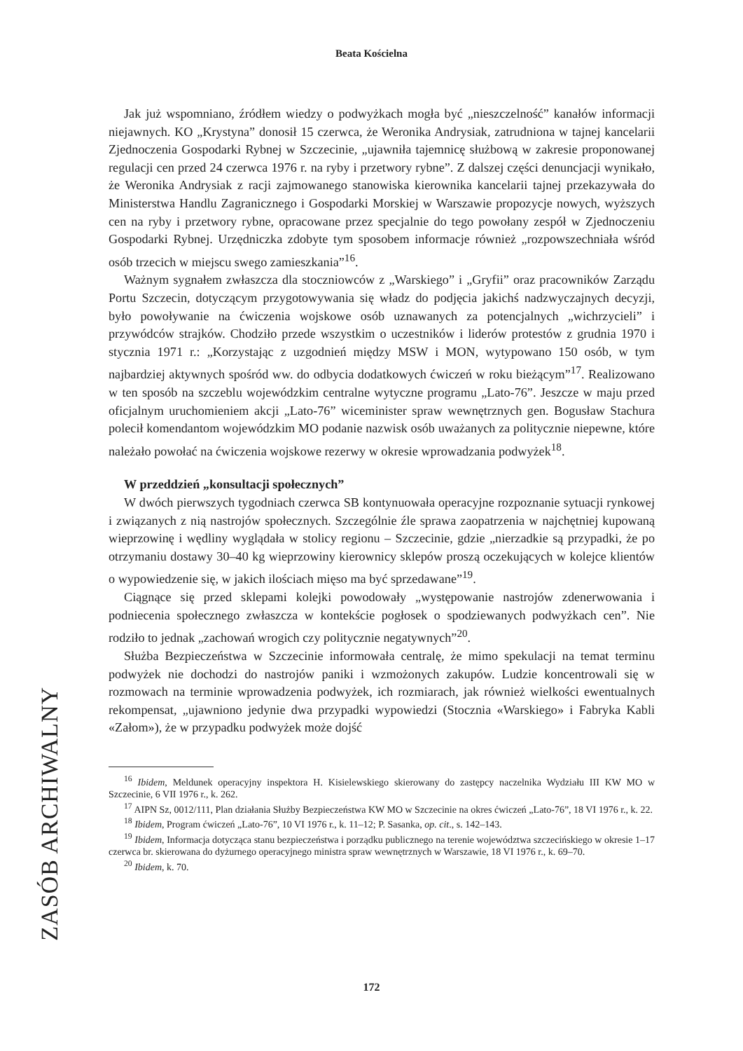Beata Kościelna
Jak już wspomniano, źródłem wiedzy o podwyżkach mogła być „nieszczelność” kanałów informacji niejawnych. KO „Krystyna” donosił 15 czerwca, że Weronika Andrysiak, zatrudniona w tajnej kancelarii Zjednoczenia Gospodarki Rybnej w Szczecinie, „ujawniła tajemnicę służbową w zakresie proponowanej regulacji cen przed 24 czerwca 1976 r. na ryby i przetwory rybne”. Z dalszej części denuncjacji wynikało, że Weronika Andrysiak z racji zajmowanego stanowiska kierownika kancelarii tajnej przekazywała do Ministerstwa Handlu Zagranicznego i Gospodarki Morskiej w Warszawie propozycje nowych, wyższych cen na ryby i przetwory rybne, opracowane przez specjalnie do tego powołany zespół w Zjednoczeniu Gospodarki Rybnej. Urzędniczka zdobyte tym sposobem informacje również „rozpowszechniała wśród osób trzecich w miejscu swego zamieszkania”<sup>16</sup>.
Ważnym sygnałem zwłaszcza dla stoczniowców z „Warskiego” i „Gryfii” oraz pracowników Zarządu Portu Szczecin, dotyczącym przygotowywania się władz do podjęcia jakichś nadzwyczajnych decyzji, było powoływanie na ćwiczenia wojskowe osób uznawanych za potencjalnych „wichrzycieli” i przywódców strajków. Chodziło przede wszystkim o uczestników i liderów protestów z grudnia 1970 i stycznia 1971 r.: „Korzystając z uzgodnień między MSW i MON, wytypowano 150 osób, w tym najbardziej aktywnych spośród ww. do odbycia dodatkowych ćwiczeń w roku bieżącym”<sup>17</sup>. Realizowano w ten sposób na szczeblu wojewódzkim centralne wytyczne programu „Lato-76”. Jeszcze w maju przed oficjalnym uruchomieniem akcji „Lato-76” wiceminister spraw wewnętrznych gen. Bogusław Stachura polecił komendantom wojewódzkim MO podanie nazwisk osób uważanych za politycznie niepewne, które należało powołać na ćwiczenia wojskowe rezerwy w okresie wprowadzania podwyżek<sup>18</sup>.
W przeddzień „konsultacji społecznych”
W dwóch pierwszych tygodniach czerwca SB kontynuowała operacyjne rozpoznanie sytuacji rynkowej i związanych z nią nastrojów społecznych. Szczególnie źle sprawa zaopatrzenia w najchętniej kupowaną wieprzowinę i wędliny wyglądała w stolicy regionu – Szczecinie, gdzie „nierzadkie są przypadki, że po otrzymaniu dostawy 30–40 kg wieprzowiny kierownicy sklepów proszą oczekujących w kolejce klientów o wypowiedzenie się, w jakich ilościach mięso ma być sprzedawane”<sup>19</sup>.
Ciągnące się przed sklepami kolejki powodowały „występowanie nastrojów zdenerwowania i podniecenia społecznego zwłaszcza w kontekście pogłosek o spodziewanych podwyżkach cen”. Nie rodziło to jednak „zachowań wrogich czy politycznie negatywnych”<sup>20</sup>.
Służba Bezpieczeństwa w Szczecinie informowała centralę, że mimo spekulacji na temat terminu podwyżek nie dochodzi do nastrojów paniki i wzmożonych zakupów. Ludzie koncentrowali się w rozmowach na terminie wprowadzenia podwyżek, ich rozmiarach, jak również wielkości ewentualnych rekompensat, „ujawniono jedynie dwa przypadki wypowiedzi (Stocznia «Warskiego» i Fabryka Kabli «Załom»), że w przypadku podwyżek może dojść
<sup>16</sup> Ibidem, Meldunek operacyjny inspektora H. Kisielewskiego skierowany do zastępcy naczelnika Wydziału III KW MO w Szczecinie, 6 VII 1976 r., k. 262.
<sup>17</sup> AIPN Sz, 0012/111, Plan działania Służby Bezpieczeństwa KW MO w Szczecinie na okres ćwiczeń „Lato-76”, 18 VI 1976 r., k. 22.
<sup>18</sup> Ibidem, Program ćwiczeń „Lato-76”, 10 VI 1976 r., k. 11–12; P. Sasanka, op. cit., s. 142–143.
<sup>19</sup> Ibidem, Informacja dotycząca stanu bezpieczeństwa i porządku publicznego na terenie województwa szczecińskiego w okresie 1–17 czerwca br. skierowana do dyżurnego operacyjnego ministra spraw wewnętrznych w Warszawie, 18 VI 1976 r., k. 69–70.
<sup>20</sup> Ibidem, k. 70.
ZASÓB ARCHIWALNY
172